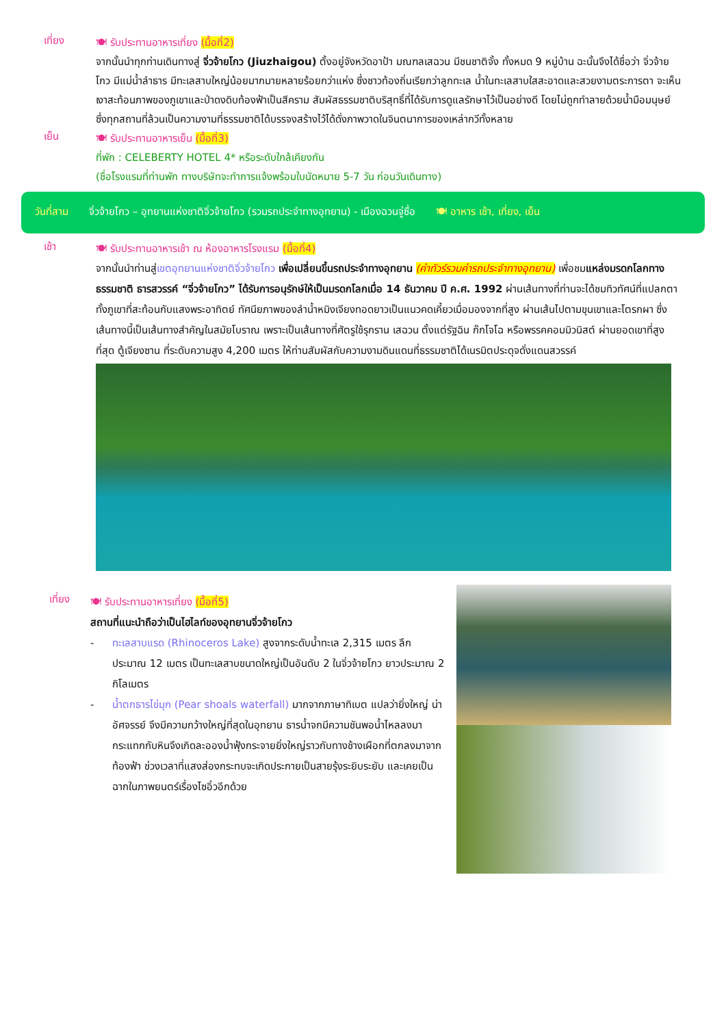เที่ยง
🍽 รับประทานอาหารเที่ยง (มื้อที่2)
จากนั้นนำทุกท่านเดินทางสู่ จิ่วจ้ายโกว (Jiuzhaigou) ตั้งอยู่จังหวัดอาป้า มณฑลเสฉวน มีชนชาติจั้ง ทั้งหมด 9 หมู่บ้าน ฉะนั้นจึงได้ชื่อว่า จิ่วจ้ายโกว มีแม่น้ำลำธาร มีทะเลสาบใหญ่น้อยมากมายหลายร้อยกว่าแห่ง ซึ่งชาวท้องถิ่นเรียกว่าลูกทะเล น้ำในทะเลสาบใสสะอาดและสวยงามตระการตา จะเห็นเงาสะท้อนภาพของภูเขาและป่าดงดิบท้องฟ้าเป็นสีคราม สัมผัสธรรมชาติบริสุทธิ์ที่ได้รับการดูแลรักษาไว้เป็นอย่างดี โดยไม่ถูกทำลายด้วยน้ำมือมนุษย์ ซึ่งทุกสถานที่ล้วนเป็นความงามที่ธรรมชาติได้บรรจงสร้างไว้ได้ดั่งภาพวาดในจินตนาการของเหล่ากวีทั้งหลาย
เย็น
🍽 รับประทานอาหารเย็น (มื้อที่3)
ที่พัก : CELEBERTY HOTEL 4* หรือระดับใกล้เคียงกัน
(ชื่อโรงแรมที่ท่านพัก ทางบริษัทจะทำการแจ้งพร้อมใบนัดหมาย 5-7 วัน ก่อนวันเดินทาง)
วันที่สาม จิ่วจ้ายโกว – อุทยานแห่งชาติจิ่วจ้ายโกว (รวมรถประจำทางอุทยาน) - เมืองฉวนจู่ซื่อ 🍽 อาหาร เช้า, เที่ยง, เย็น
เช้า
🍽 รับประทานอาหารเช้า ณ ห้องอาหารโรงแรม (มื้อที่4)
จากนั้นนำท่านสู่เขตอุทยานแห่งชาติจิ่วจ้ายโกว เพื่อเปลี่ยนขึ้นรถประจำทางอุทยาน (ค่าทัวร์รวมค่ารถประจำทางอุทยาน) เพื่อชมแหล่งมรดกโลกทางธรรมชาติ ธารสวรรค์ “จิ่วจ้ายโกว” ได้รับการอนุรักษ์ให้เป็นมรดกโลกเมื่อ 14 ธันวาคม ปี ค.ศ. 1992 ผ่านเส้นทางที่ท่านจะได้ชมทิวทัศน์ที่แปลกตาทั้งภูเขาที่สะท้อนกับแสงพระอาทิตย์ ทัศนียภาพของลำน้ำหมิงเจียงทอดยาวเป็นแนวคดเคี้ยวเมื่อมองจากที่สูง ผ่านเส้นไปตามขุนเขาและโตรกผา ซึ่งเส้นทางนี้เป็นเส้นทางสำคัญในสมัยโบราณ เพราะเป็นเส้นทางที่ศัตรูใช้รุกราน เสฉวน ตั้งแต่รัฐฉิน ก๊กโจโฉ หรือพรรคคอมมิวนิสต์ ผ่านยอดเขาที่สูงที่สุด ตู้เจียงซาน ที่ระดับความสูง 4,200 เมตร ให้ท่านสัมผัสกับความงามดินแดนที่ธรรมชาติได้เนรมิตประดุจดั่งแดนสวรรค์
เที่ยง
🍽 รับประทานอาหารเที่ยง (มื้อที่5)
สถานที่แนะนำถือว่าเป็นไฮไลท์ของอุทยานจิ่วจ้ายโกว
- ทะเลสาบแรด (Rhinoceros Lake) สูงจากระดับน้ำทะเล 2,315 เมตร ลึกประมาณ 12 เมตร เป็นทะเลสาบขนาดใหญ่เป็นอันดับ 2 ในจิ่วจ้ายโกว ยาวประมาณ 2 กิโลเมตร
- น้ำตกธารไข่มุก (Pear shoals waterfall) มากจากภาษาทิเบต แปลว่ายิ่งใหญ่ น่าอัศจรรย์ จึงมีความกว้างใหญ่ที่สุดในอุทยาน ธารน้ำจกมีความชันพอน้ำไหลลงมากระแทกกับหินจึงเกิดละอองน้ำฟุ้งกระจายยิ่งใหญ่ราวกับทางช้างเผือกที่ตกลงมาจากท้องฟ้า ช่วงเวลาที่แสงส่องกระทบจะเกิดประกายเป็นสายรุ้งระยิบระยับ และเคยเป็นฉากในภาพยนตร์เรื่องไซอิ๋วอีกด้วย